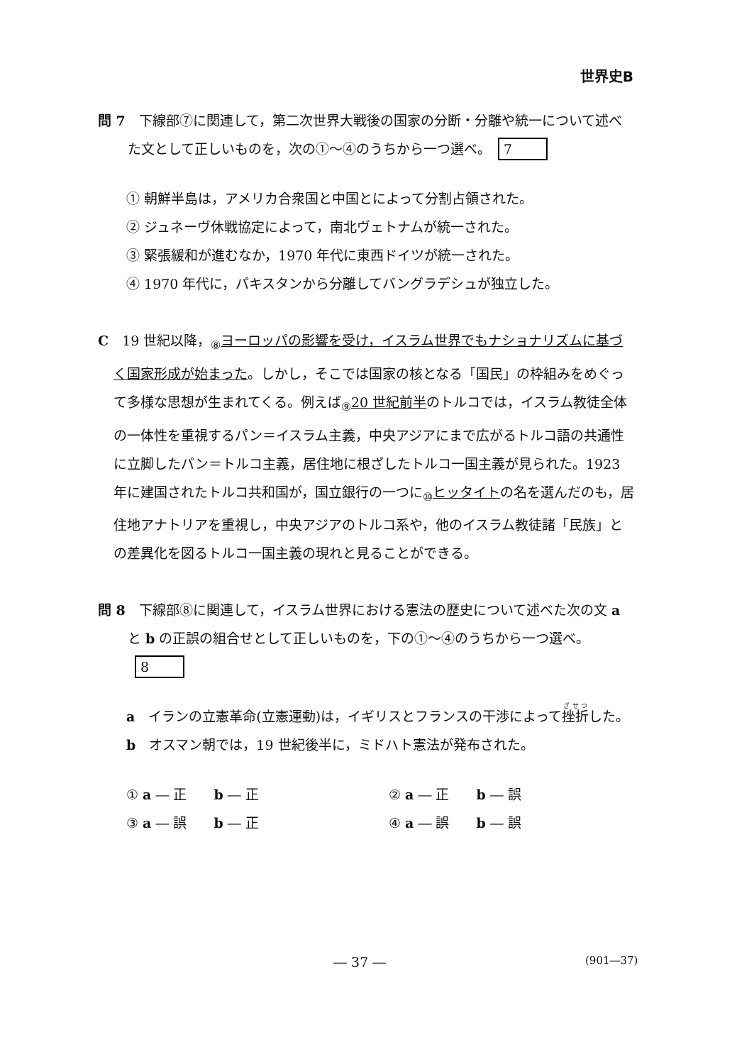世界史B
問 7　下線部⑦に関連して，第二次世界大戦後の国家の分断・分離や統一について述べた文として正しいものを，次の①～④のうちから一つ選べ。 7
① 朝鮮半島は，アメリカ合衆国と中国とによって分割占領された。
② ジュネーヴ休戦協定によって，南北ヴェトナムが統一された。
③ 緊張緩和が進むなか，1970 年代に東西ドイツが統一された。
④ 1970 年代に，パキスタンから分離してバングラデシュが独立した。
C　19 世紀以降，<sub>⑧</sub>ヨーロッパの影響を受け，イスラム世界でもナショナリズムに基づく国家形成が始まった。しかし，そこでは国家の核となる「国民」の枠組みをめぐって多様な思想が生まれてくる。例えば<sub>⑨</sub>20 世紀前半のトルコでは，イスラム教徒全体の一体性を重視するパン＝イスラム主義，中央アジアにまで広がるトルコ語の共通性に立脚したパン＝トルコ主義，居住地に根ざしたトルコ一国主義が見られた。1923 年に建国されたトルコ共和国が，国立銀行の一つに<sub>⑩</sub>ヒッタイトの名を選んだのも，居住地アナトリアを重視し，中央アジアのトルコ系や，他のイスラム教徒諸「民族」との差異化を図るトルコ一国主義の現れと見ることができる。
問 8　下線部⑧に関連して，イスラム世界における憲法の歴史について述べた次の文 a と b の正誤の組合せとして正しいものを，下の①～④のうちから一つ選べ。 8
a　イランの立憲革命(立憲運動)は，イギリスとフランスの干渉によって挫折した。
b　オスマン朝では，19 世紀後半に，ミドハト憲法が発布された。
① a ― 正　　b ― 正
② a ― 正　　b ― 誤
③ a ― 誤　　b ― 正
④ a ― 誤　　b ― 誤
― 37 ― (901―37)